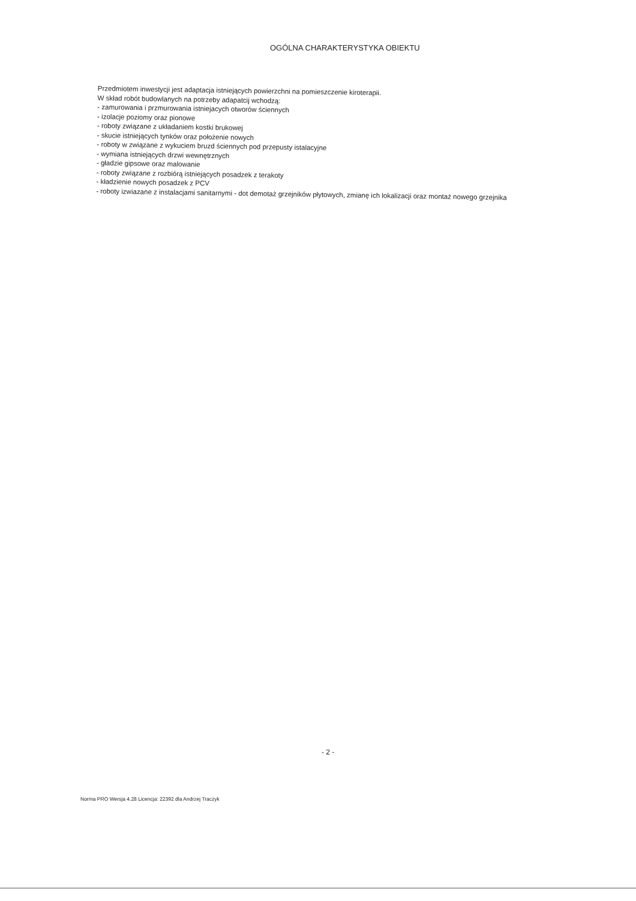OGÓLNA CHARAKTERYSTYKA OBIEKTU
Przedmiotem inwestycji jest adaptacja istniejących powierzchni na pomieszczenie kiroterapii.
W skład robót budowlanych na potrzeby adapatcij wchodzą:
- zamurowania i przmurowania istniejacych otworów ściennych
- izolacje poziomy oraz pionowe
- roboty związane z układaniem kostki brukowej
- skucie istniejących tynków oraz położenie nowych
- roboty w związane z wykuciem bruzd ściennych pod przepusty istalacyjne
- wymiana istniejących drzwi wewnętrznych
- gładzie gipsowe oraz malowanie
- roboty związane z rozbiórą istniejących posadzek z terakoty
- kładzienie nowych posadzek z PCV
- roboty izwiazane z instalacjami sanitarnymi - dot demotaż grzejników płytowych, zmianę ich lokalizacji oraz montaż nowego grzejnika
- 2 -
Norma PRO Wersja 4.28 Licencja: 22392 dla Andrzej Traczyk